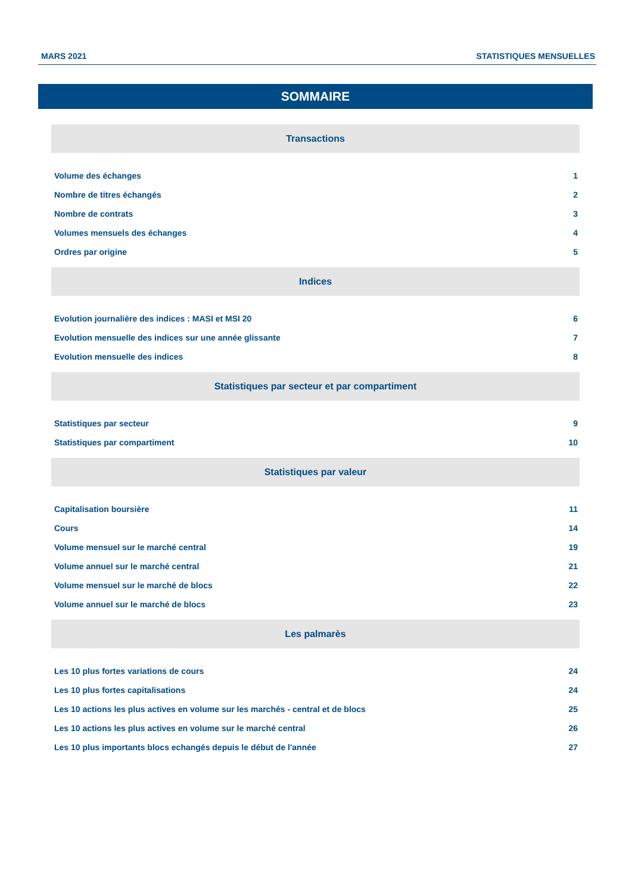MARS 2021 STATISTIQUES MENSUELLES
SOMMAIRE
Transactions
Volume des échanges 1
Nombre de titres échangés 2
Nombre de contrats 3
Volumes mensuels des échanges 4
Ordres par origine 5
Indices
Evolution journalière des indices : MASI et MSI 20 6
Evolution mensuelle des indices sur une année glissante 7
Evolution mensuelle des indices 8
Statistiques par secteur et par compartiment
Statistiques par secteur 9
Statistiques par compartiment 10
Statistiques par valeur
Capitalisation boursière 11
Cours 14
Volume mensuel sur le marché central 19
Volume annuel sur le marché central 21
Volume mensuel sur le marché de blocs 22
Volume annuel sur le marché de blocs 23
Les palmarès
Les 10 plus fortes variations de cours 24
Les 10 plus fortes capitalisations 24
Les 10 actions les plus actives en volume sur les marchés - central et de blocs 25
Les 10 actions les plus actives en volume sur le marché central 26
Les 10 plus importants blocs echangés depuis le début de l'année 27